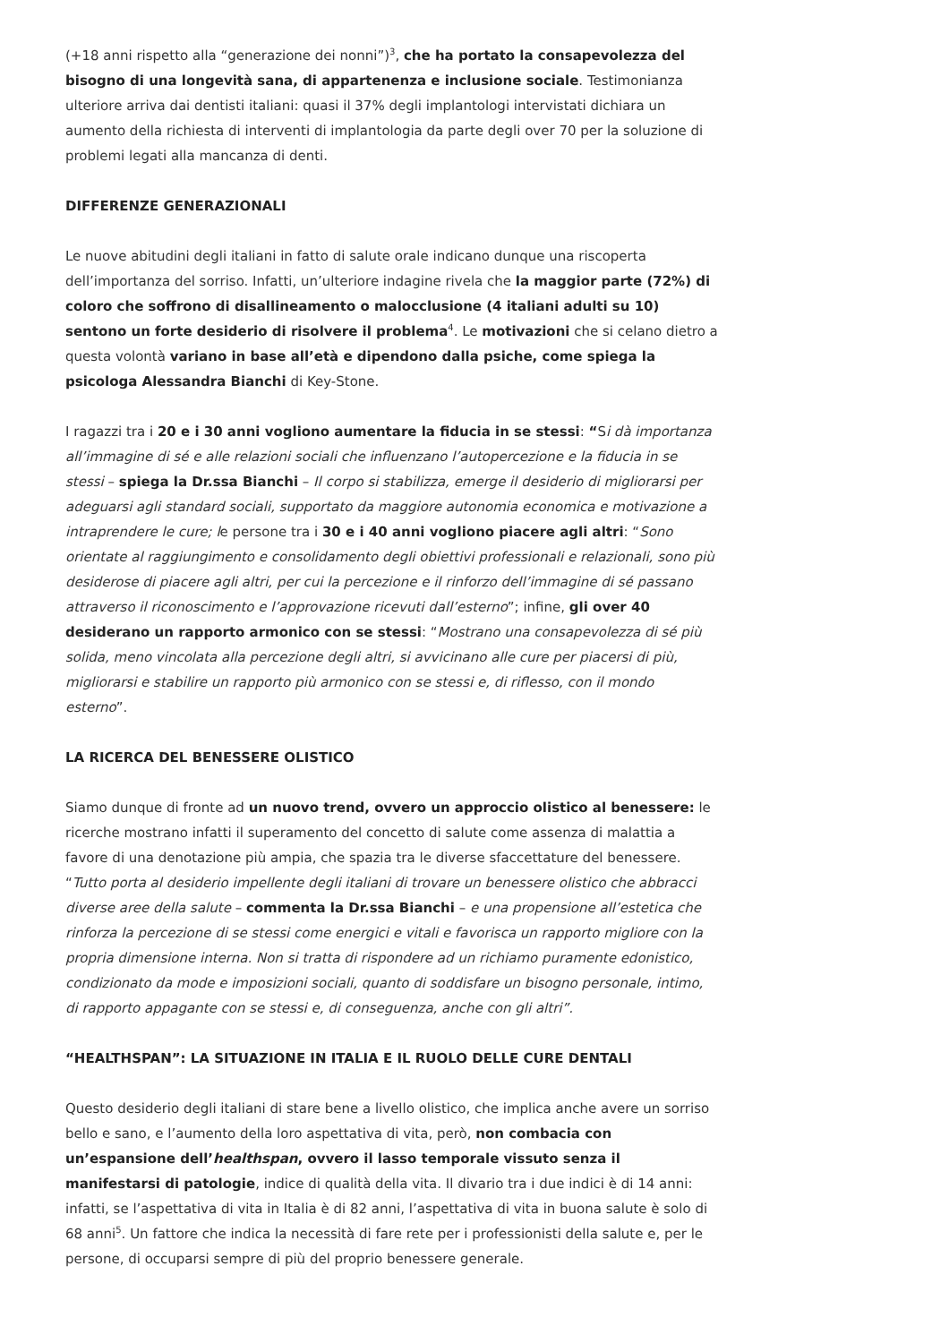(+18 anni rispetto alla “generazione dei nonni”)<sup>3</sup>, che ha portato la consapevolezza del bisogno di una longevità sana, di appartenenza e inclusione sociale. Testimonianza ulteriore arriva dai dentisti italiani: quasi il 37% degli implantologi intervistati dichiara un aumento della richiesta di interventi di implantologia da parte degli over 70 per la soluzione di problemi legati alla mancanza di denti.
DIFFERENZE GENERAZIONALI
Le nuove abitudini degli italiani in fatto di salute orale indicano dunque una riscoperta dell’importanza del sorriso. Infatti, un’ulteriore indagine rivela che la maggior parte (72%) di coloro che soffrono di disallineamento o malocclusione (4 italiani adulti su 10) sentono un forte desiderio di risolvere il problema<sup>4</sup>. Le motivazioni che si celano dietro a questa volontà variano in base all’età e dipendono dalla psiche, come spiega la psicologa Alessandra Bianchi di Key-Stone.
I ragazzi tra i 20 e i 30 anni vogliono aumentare la fiducia in se stessi: “Si dà importanza all’immagine di sé e alle relazioni sociali che influenzano l’autopercezione e la fiducia in se stessi – spiega la Dr.ssa Bianchi – Il corpo si stabilizza, emerge il desiderio di migliorarsi per adeguarsi agli standard sociali, supportato da maggiore autonomia economica e motivazione a intraprendere le cure; le persone tra i 30 e i 40 anni vogliono piacere agli altri: “Sono orientate al raggiungimento e consolidamento degli obiettivi professionali e relazionali, sono più desiderose di piacere agli altri, per cui la percezione e il rinforzo dell’immagine di sé passano attraverso il riconoscimento e l’approvazione ricevuti dall’esterno”; infine, gli over 40 desiderano un rapporto armonico con se stessi: “Mostrano una consapevolezza di sé più solida, meno vincolata alla percezione degli altri, si avvicinano alle cure per piacersi di più, migliorarsi e stabilire un rapporto più armonico con se stessi e, di riflesso, con il mondo esterno”.
LA RICERCA DEL BENESSERE OLISTICO
Siamo dunque di fronte ad un nuovo trend, ovvero un approccio olistico al benessere: le ricerche mostrano infatti il superamento del concetto di salute come assenza di malattia a favore di una denotazione più ampia, che spazia tra le diverse sfaccettature del benessere. “Tutto porta al desiderio impellente degli italiani di trovare un benessere olistico che abbracci diverse aree della salute – commenta la Dr.ssa Bianchi – e una propensione all’estetica che rinforza la percezione di se stessi come energici e vitali e favorisca un rapporto migliore con la propria dimensione interna. Non si tratta di rispondere ad un richiamo puramente edonistico, condizionato da mode e imposizioni sociali, quanto di soddisfare un bisogno personale, intimo, di rapporto appagante con se stessi e, di conseguenza, anche con gli altri”.
“HEALTHSPAN”: LA SITUAZIONE IN ITALIA E IL RUOLO DELLE CURE DENTALI
Questo desiderio degli italiani di stare bene a livello olistico, che implica anche avere un sorriso bello e sano, e l’aumento della loro aspettativa di vita, però, non combacia con un’espansione dell’healthspan, ovvero il lasso temporale vissuto senza il manifestarsi di patologie, indice di qualità della vita. Il divario tra i due indici è di 14 anni: infatti, se l’aspettativa di vita in Italia è di 82 anni, l’aspettativa di vita in buona salute è solo di 68 anni<sup>5</sup>. Un fattore che indica la necessità di fare rete per i professionisti della salute e, per le persone, di occuparsi sempre di più del proprio benessere generale.